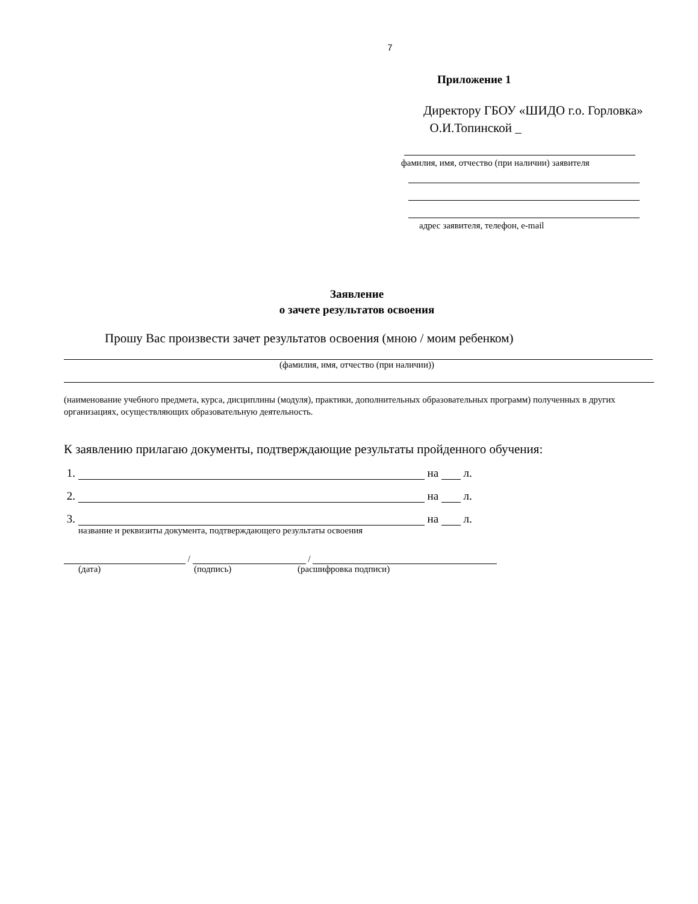7
Приложение 1
Директору ГБОУ «ШИДО г.о. Горловка»
О.И.Топинской _
фамилия, имя, отчество (при наличии) заявителя
адрес заявителя, телефон, e-mail
Заявление
о зачете результатов освоения
Прошу Вас произвести зачет результатов освоения (мною / моим ребенком)
(фамилия, имя, отчество (при наличии))
(наименование учебного предмета, курса, дисциплины (модуля), практики, дополнительных образовательных программ) полученных в других организациях, осуществляющих образовательную деятельность.
К заявлению прилагаю документы, подтверждающие результаты пройденного обучения:
1. на л.
2. на л.
3. на л.
название и реквизиты документа, подтверждающего результаты освоения
/ /
(дата) (подпись) (расшифровка подписи)